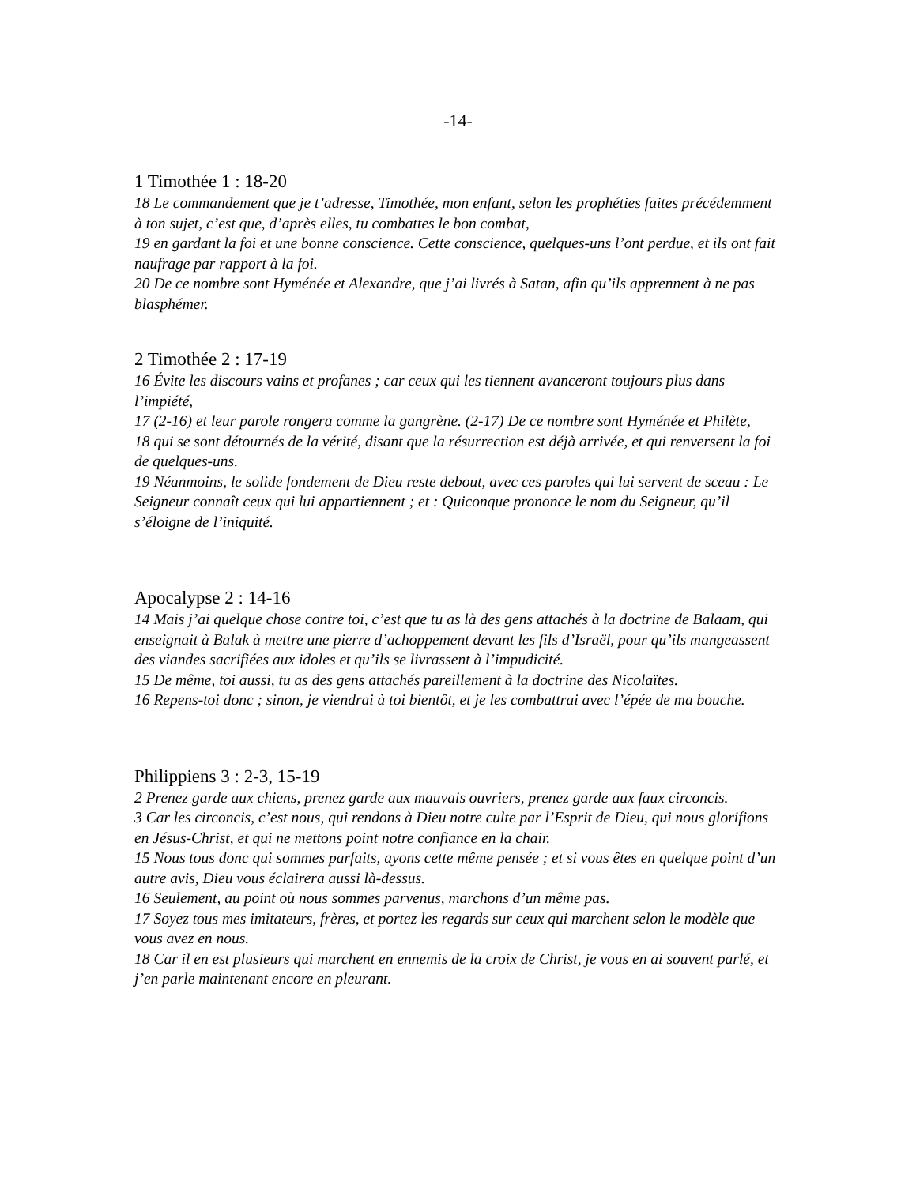-14-
1 Timothée 1 : 18-20
18 Le commandement que je t’adresse, Timothée, mon enfant, selon les prophéties faites précédemment à ton sujet, c’est que, d’après elles, tu combattes le bon combat,
19 en gardant la foi et une bonne conscience. Cette conscience, quelques-uns l’ont perdue, et ils ont fait naufrage par rapport à la foi.
20 De ce nombre sont Hyménée et Alexandre, que j’ai livrés à Satan, afin qu’ils apprennent à ne pas blasphémer.
2 Timothée 2 : 17-19
16 Évite les discours vains et profanes ; car ceux qui les tiennent avanceront toujours plus dans l’impiété,
17 (2-16) et leur parole rongera comme la gangrène. (2-17) De ce nombre sont Hyménée et Philète,
18 qui se sont détournés de la vérité, disant que la résurrection est déjà arrivée, et qui renversent la foi de quelques-uns.
19 Néanmoins, le solide fondement de Dieu reste debout, avec ces paroles qui lui servent de sceau : Le Seigneur connaît ceux qui lui appartiennent ; et : Quiconque prononce le nom du Seigneur, qu’il s’éloigne de l’iniquité.
Apocalypse 2 : 14-16
14 Mais j’ai quelque chose contre toi, c’est que tu as là des gens attachés à la doctrine de Balaam, qui enseignait à Balak à mettre une pierre d’achoppement devant les fils d’Israël, pour qu’ils mangeassent des viandes sacrifiées aux idoles et qu’ils se livrassent à l’impudicité.
15 De même, toi aussi, tu as des gens attachés pareillement à la doctrine des Nicolaïtes.
16 Repens-toi donc ; sinon, je viendrai à toi bientôt, et je les combattrai avec l’épée de ma bouche.
Philippiens 3 : 2-3, 15-19
2 Prenez garde aux chiens, prenez garde aux mauvais ouvriers, prenez garde aux faux circoncis.
3 Car les circoncis, c’est nous, qui rendons à Dieu notre culte par l’Esprit de Dieu, qui nous glorifions en Jésus-Christ, et qui ne mettons point notre confiance en la chair.
15 Nous tous donc qui sommes parfaits, ayons cette même pensée ; et si vous êtes en quelque point d’un autre avis, Dieu vous éclairera aussi là-dessus.
16 Seulement, au point où nous sommes parvenus, marchons d’un même pas.
17 Soyez tous mes imitateurs, frères, et portez les regards sur ceux qui marchent selon le modèle que vous avez en nous.
18 Car il en est plusieurs qui marchent en ennemis de la croix de Christ, je vous en ai souvent parlé, et j’en parle maintenant encore en pleurant.